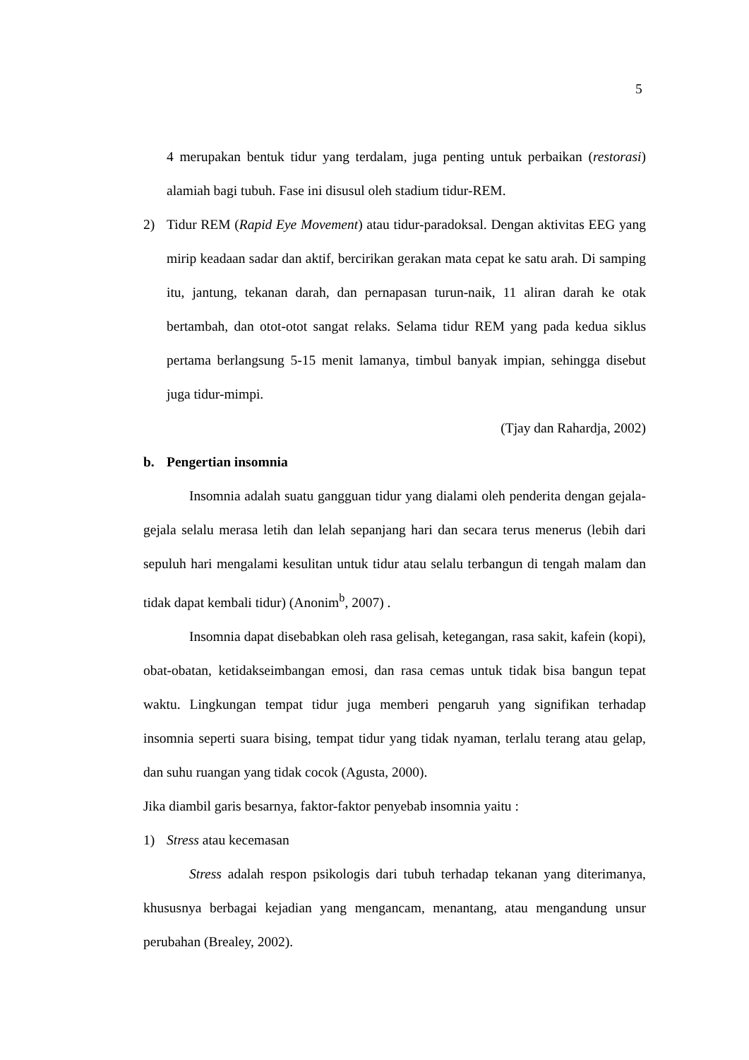5
4 merupakan bentuk tidur yang terdalam, juga penting untuk perbaikan (restorasi) alamiah bagi tubuh. Fase ini disusul oleh stadium tidur-REM.
2) Tidur REM (Rapid Eye Movement) atau tidur-paradoksal. Dengan aktivitas EEG yang mirip keadaan sadar dan aktif, bercirikan gerakan mata cepat ke satu arah. Di samping itu, jantung, tekanan darah, dan pernapasan turun-naik, 11 aliran darah ke otak bertambah, dan otot-otot sangat relaks. Selama tidur REM yang pada kedua siklus pertama berlangsung 5-15 menit lamanya, timbul banyak impian, sehingga disebut juga tidur-mimpi.
(Tjay dan Rahardja, 2002)
b. Pengertian insomnia
Insomnia adalah suatu gangguan tidur yang dialami oleh penderita dengan gejala-gejala selalu merasa letih dan lelah sepanjang hari dan secara terus menerus (lebih dari sepuluh hari mengalami kesulitan untuk tidur atau selalu terbangun di tengah malam dan tidak dapat kembali tidur) (Anonim<sup>b</sup>, 2007) .
Insomnia dapat disebabkan oleh rasa gelisah, ketegangan, rasa sakit, kafein (kopi), obat-obatan, ketidakseimbangan emosi, dan rasa cemas untuk tidak bisa bangun tepat waktu. Lingkungan tempat tidur juga memberi pengaruh yang signifikan terhadap insomnia seperti suara bising, tempat tidur yang tidak nyaman, terlalu terang atau gelap, dan suhu ruangan yang tidak cocok (Agusta, 2000).
Jika diambil garis besarnya, faktor-faktor penyebab insomnia yaitu :
1) Stress atau kecemasan
Stress adalah respon psikologis dari tubuh terhadap tekanan yang diterimanya, khususnya berbagai kejadian yang mengancam, menantang, atau mengandung unsur perubahan (Brealey, 2002).